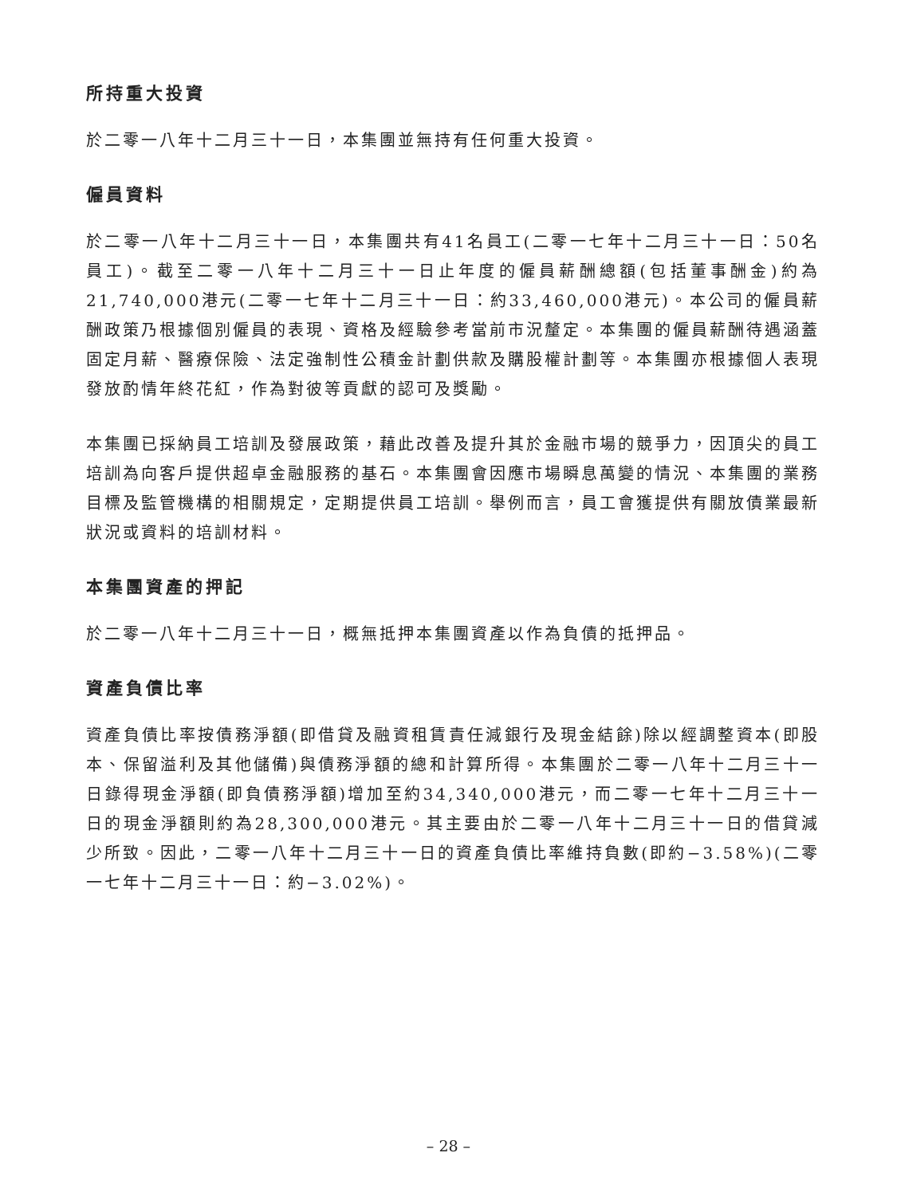所持重大投資
於二零一八年十二月三十一日，本集團並無持有任何重大投資。
僱員資料
於二零一八年十二月三十一日，本集團共有41名員工(二零一七年十二月三十一日：50名員工)。截至二零一八年十二月三十一日止年度的僱員薪酬總額(包括董事酬金)約為21,740,000港元(二零一七年十二月三十一日：約33,460,000港元)。本公司的僱員薪酬政策乃根據個別僱員的表現、資格及經驗參考當前市況釐定。本集團的僱員薪酬待遇涵蓋固定月薪、醫療保險、法定強制性公積金計劃供款及購股權計劃等。本集團亦根據個人表現發放酌情年終花紅，作為對彼等貢獻的認可及獎勵。
本集團已採納員工培訓及發展政策，藉此改善及提升其於金融市場的競爭力，因頂尖的員工培訓為向客戶提供超卓金融服務的基石。本集團會因應市場瞬息萬變的情況、本集團的業務目標及監管機構的相關規定，定期提供員工培訓。舉例而言，員工會獲提供有關放債業最新狀況或資料的培訓材料。
本集團資產的押記
於二零一八年十二月三十一日，概無抵押本集團資產以作為負債的抵押品。
資產負債比率
資產負債比率按債務淨額(即借貸及融資租賃責任減銀行及現金結餘)除以經調整資本(即股本、保留溢利及其他儲備)與債務淨額的總和計算所得。本集團於二零一八年十二月三十一日錄得現金淨額(即負債務淨額)增加至約34,340,000港元，而二零一七年十二月三十一日的現金淨額則約為28,300,000港元。其主要由於二零一八年十二月三十一日的借貸減少所致。因此，二零一八年十二月三十一日的資產負債比率維持負數(即約−3.58%)(二零一七年十二月三十一日：約−3.02%)。
– 28 –